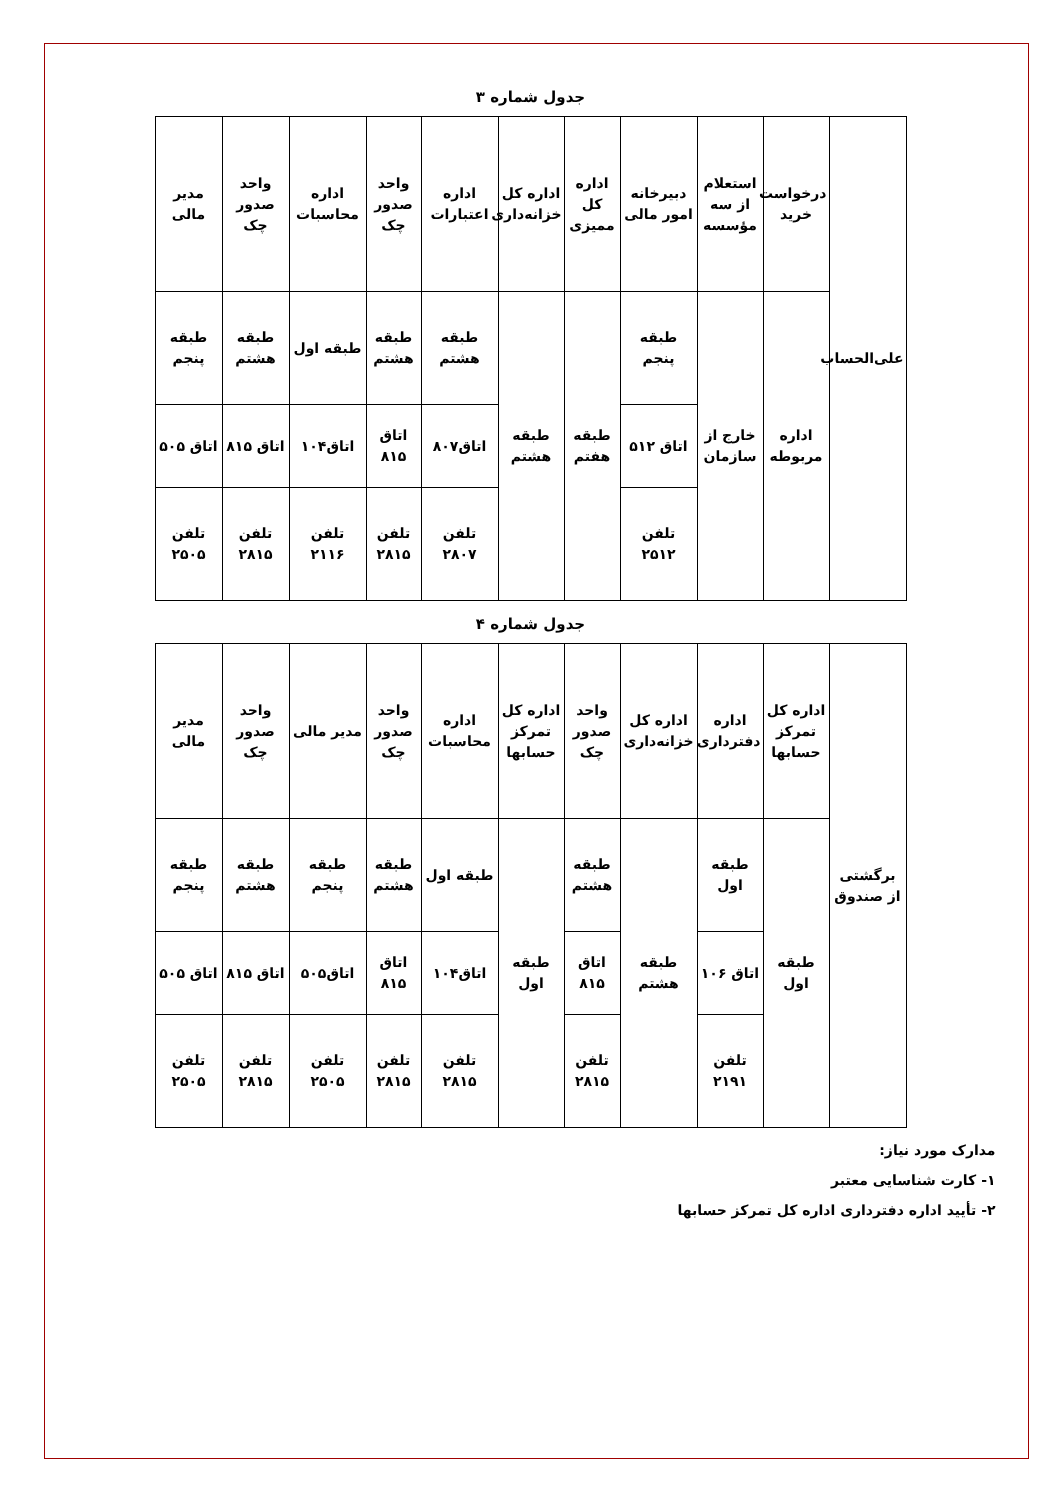جدول شماره ۳
| علی‌الحساب | درخواست خرید | استعلام از سه مؤسسه | دبیرخانه امور مالی | اداره کل ممیزی | اداره کل خزانه‌داری | اداره اعتبارات | واحد صدور چک | اداره محاسبات | واحد صدور چک | مدیر مالی |
| | اداره مربوطه | خارج از سازمان | طبقه پنجم | طبقه هفتم | طبقه هشتم | طبقه هشتم | طبقه هشتم | طبقه اول | طبقه هشتم | طبقه پنجم |
| | | | اتاق ۵۱۲ | | | اتاق۸۰۷ | اتاق ۸۱۵ | اتاق۱۰۴ | اتاق ۸۱۵ | اتاق ۵۰۵ |
| | | | تلفن ۲۵۱۲ | | | تلفن ۲۸۰۷ | تلفن ۲۸۱۵ | تلفن ۲۱۱۶ | تلفن ۲۸۱۵ | تلفن ۲۵۰۵ |
جدول شماره ۴
| برگشتی از صندوق | اداره کل تمرکز حسابها | اداره دفترداری | اداره کل خزانه‌داری | واحد صدور چک | اداره کل تمرکز حسابها | اداره محاسبات | واحد صدور چک | مدیر مالی | واحد صدور چک | مدیر مالی |
| | طبقه اول | طبقه اول | طبقه هشتم | طبقه هشتم | طبقه اول | طبقه اول | طبقه هشتم | طبقه پنجم | طبقه هشتم | طبقه پنجم |
| | | اتاق ۱۰۶ | | اتاق ۸۱۵ | | اتاق۱۰۴ | اتاق ۸۱۵ | اتاق۵۰۵ | اتاق ۸۱۵ | اتاق ۵۰۵ |
| | | تلفن ۲۱۹۱ | | تلفن ۲۸۱۵ | | تلفن ۲۸۱۵ | تلفن ۲۸۱۵ | تلفن ۲۵۰۵ | تلفن ۲۸۱۵ | تلفن ۲۵۰۵ |
مدارک مورد نیاز:
۱- کارت شناسایی معتبر
۲- تأیید اداره دفترداری اداره کل تمرکز حسابها